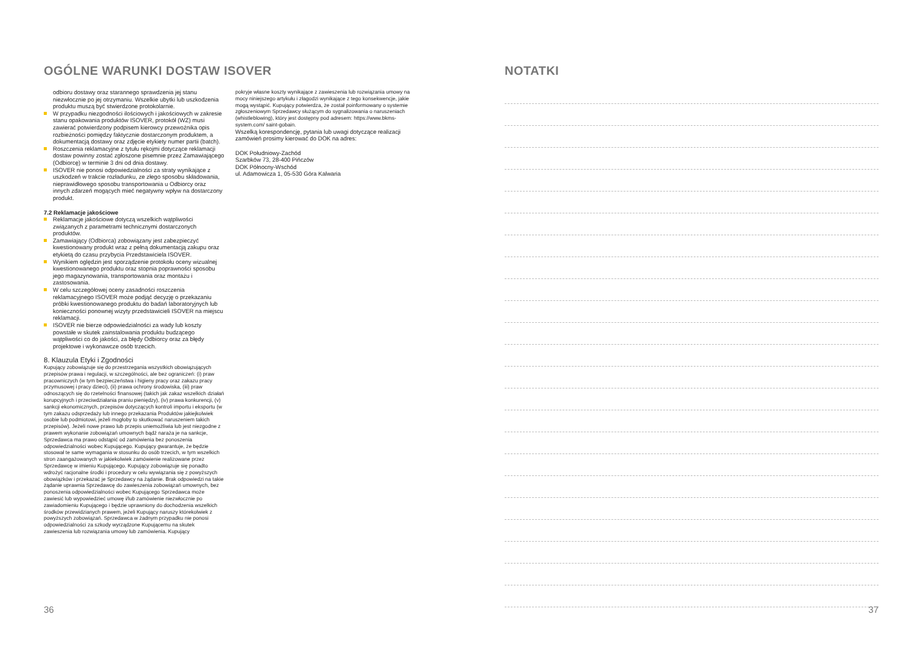OGÓLNE WARUNKI DOSTAW ISOVER
odbioru dostawy oraz starannego sprawdzenia jej stanu niezwłocznie po jej otrzymaniu. Wszelkie ubytki lub uszkodzenia produktu muszą być stwierdzone protokolarnie.
W przypadku niezgodności ilościowych i jakościowych w zakresie stanu opakowania produktów ISOVER, protokół (WZ) musi zawierać potwierdzony podpisem kierowcy przewoźnika opis rozbieżności pomiędzy faktycznie dostarczonym produktem, a dokumentacją dostawy oraz zdjęcie etykiety numer partii (batch).
Roszczenia reklamacyjne z tytułu rękojmi dotyczące reklamacji dostaw powinny zostać zgłoszone pisemnie przez Zamawiającego (Odbiorcę) w terminie 3 dni od dnia dostawy.
ISOVER nie ponosi odpowiedzialności za straty wynikające z uszkodzeń w trakcie rozładunku, ze złego sposobu składowania, nieprawidłowego sposobu transportowania u Odbiorcy oraz innych zdarzeń mogących mieć negatywny wpływ na dostarczony produkt.
7.2 Reklamacje jakościowe
Reklamacje jakościowe dotyczą wszelkich wątpliwości związanych z parametrami technicznymi dostarczonych produktów.
Zamawiający (Odbiorca) zobowiązany jest zabezpieczyć kwestionowany produkt wraz z pełną dokumentacją zakupu oraz etykietą do czasu przybycia Przedstawiciela ISOVER.
Wynikiem oględzin jest sporządzenie protokołu oceny wizualnej kwestionowanego produktu oraz stopnia poprawności sposobu jego magazynowania, transportowania oraz montażu i zastosowania.
W celu szczegółowej oceny zasadności roszczenia reklamacyjnego ISOVER może podjąć decyzję o przekazaniu próbki kwestionowanego produktu do badań laboratoryjnych lub konieczności ponownej wizyty przedstawicieli ISOVER na miejscu reklamacji.
ISOVER nie bierze odpowiedzialności za wady lub koszty powstałe w skutek zainstalowania produktu budzącego wątpliwości co do jakości, za błędy Odbiorcy oraz za błędy projektowe i wykonawcze osób trzecich.
8. Klauzula Etyki i Zgodności
Kupujący zobowiązuje się do przestrzegania wszystkich obowiązujących przepisów prawa i regulacji, w szczególności, ale bez ograniczeń: (i) praw pracowniczych (w tym bezpieczeństwa i higieny pracy oraz zakazu pracy przymusowej i pracy dzieci), (ii) prawa ochrony środowiska, (iii) praw odnoszących się do rzetelności finansowej (takich jak zakaz wszelkich działań korupcyjnych i przeciwdziałania praniu pieniędzy), (iv) prawa konkurencji, (v) sankcji ekonomicznych, przepisów dotyczących kontroli importu i eksportu (w tym zakazu odsprzedaży lub innego przekazania Produktów jakiejkolwiek osobie lub podmiotowi, jeżeli mogłoby to skutkować naruszeniem takich przepisów). Jeżeli nowe prawo lub przepis uniemożliwia lub jest niezgodne z prawem wykonanie zobowiązań umownych bądź naraża je na sankcje, Sprzedawca ma prawo odstąpić od zamówienia bez ponoszenia odpowiedzialności wobec Kupującego. Kupujący gwarantuje, że będzie stosował te same wymagania w stosunku do osób trzecich, w tym wszelkich stron zaangażowanych w jakiekolwiek zamówienie realizowane przez Sprzedawcę w imieniu Kupującego. Kupujący zobowiązuje się ponadto wdrożyć racjonalne środki i procedury w celu wywiązania się z powyższych obowiązków i przekazać je Sprzedawcy na żądanie. Brak odpowiedzi na takie żądanie uprawnia Sprzedawcę do zawieszenia zobowiązań umownych, bez ponoszenia odpowiedzialności wobec Kupującego Sprzedawca może zawiesić lub wypowiedzieć umowę i/lub zamówienie niezwłocznie po zawiadomieniu Kupującego i będzie uprawniony do dochodzenia wszelkich środków przewidzianych prawem, jeżeli Kupujący naruszy którekolwiek z powyższych zobowiązań. Sprzedawca w żadnym przypadku nie ponosi odpowiedzialności za szkody wyrządzone Kupującemu na skutek zawieszenia lub rozwiązania umowy lub zamówienia. Kupujący
pokryje własne koszty wynikające z zawieszenia lub rozwiązania umowy na mocy niniejszego artykułu i złagodzi wynikające z tego konsekwencje, jakie mogą wystąpić. Kupujący potwierdza, że został poinformowany o systemie zgłoszeniowym Sprzedawcy służącym do sygnalizowania o naruszeniach (whistleblowing), który jest dostępny pod adresem: https://www.bkms-system.com/ saint-gobain.
Wszelką korespondencję, pytania lub uwagi dotyczące realizacji
zamówień prosimy kierować do DOK na adres:
DOK Południowy-Zachód
Szarbków 73, 28-400 Pińczów
DOK Północny-Wschód
ul. Adamowicza 1, 05-530 Góra Kalwaria
NOTATKI
36 37